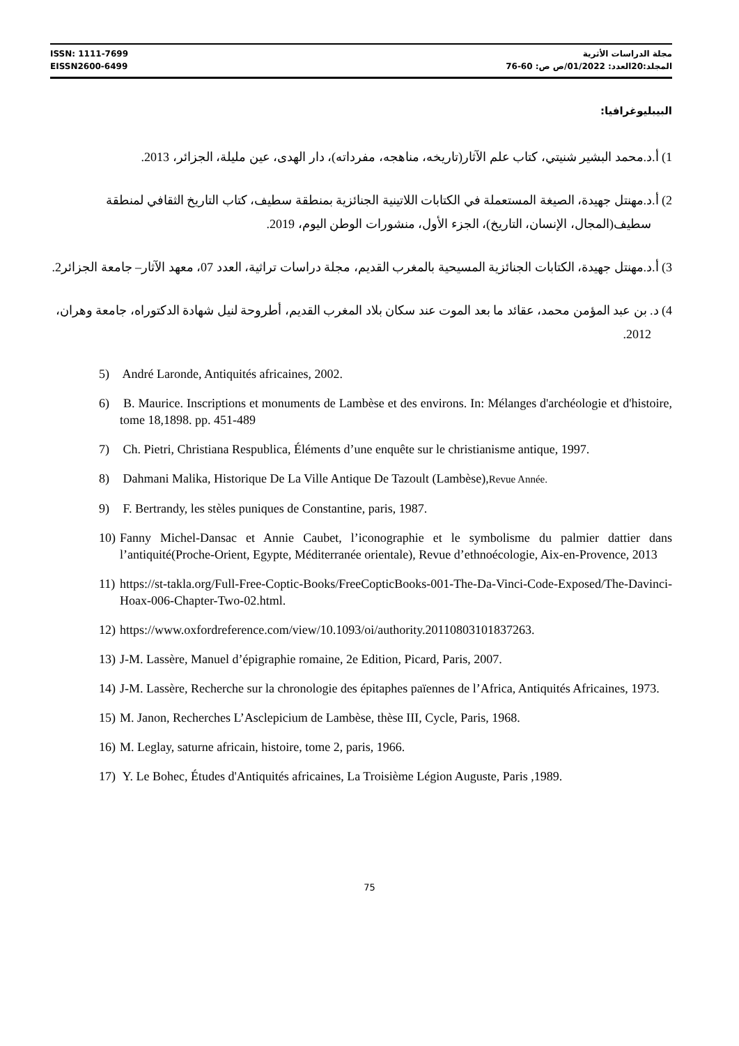ISSN: 1111-7699
EISSN2600-6499
مجلة الدراسات الأثرية
المجلد:20العدد: 01/2022/ص ص: 60-76
البيبليوغرافيا:
1) أ.د.محمد البشير شنيتي، كتاب علم الآثار(تاريخه، مناهجه، مفرداته)، دار الهدى، عين مليلة، الجزائر، 2013.
2) أ.د.مهنتل جهيدة، الصيغة المستعملة في الكتابات اللاتينية الجنائزية بمنطقة سطيف، كتاب التاريخ الثقافي لمنطقة سطيف(المجال، الإنسان، التاريخ)، الجزء الأول، منشورات الوطن اليوم، 2019.
3) أ.د.مهنتل جهيدة، الكتابات الجنائزية المسيحية بالمغرب القديم، مجلة دراسات تراثية، العدد 07، معهد الآثار– جامعة الجزائر2.
4) د. بن عبد المؤمن محمد، عقائد ما بعد الموت عند سكان بلاد المغرب القديم، أطروحة لنيل شهادة الدكتوراه، جامعة وهران، 2012.
5) André Laronde, Antiquités africaines, 2002.
6) B. Maurice. Inscriptions et monuments de Lambèse et des environs. In: Mélanges d'archéologie et d'histoire, tome 18,1898. pp. 451-489
7) Ch. Pietri, Christiana Respublica, Éléments d’une enquête sur le christianisme antique, 1997.
8) Dahmani Malika, Historique De La Ville Antique De Tazoult (Lambèse),Revue Année.
9) F. Bertrandy, les stèles puniques de Constantine, paris, 1987.
10) Fanny Michel-Dansac et Annie Caubet, l’iconographie et le symbolisme du palmier dattier dans l’antiquité(Proche-Orient, Egypte, Méditerranée orientale), Revue d’ethnoécologie, Aix-en-Provence, 2013
11) https://st-takla.org/Full-Free-Coptic-Books/FreeCopticBooks-001-The-Da-Vinci-Code-Exposed/The-Davinci-Hoax-006-Chapter-Two-02.html.
12) https://www.oxfordreference.com/view/10.1093/oi/authority.20110803101837263.
13) J-M. Lassère, Manuel d’épigraphie romaine, 2e Edition, Picard, Paris, 2007.
14) J-M. Lassère, Recherche sur la chronologie des épitaphes païennes de l’Africa, Antiquités Africaines, 1973.
15) M. Janon, Recherches L’Asclepicium de Lambèse, thèse III, Cycle, Paris, 1968.
16) M. Leglay, saturne africain, histoire, tome 2, paris, 1966.
17) Y. Le Bohec, Études d'Antiquités africaines, La Troisième Légion Auguste, Paris ,1989.
75